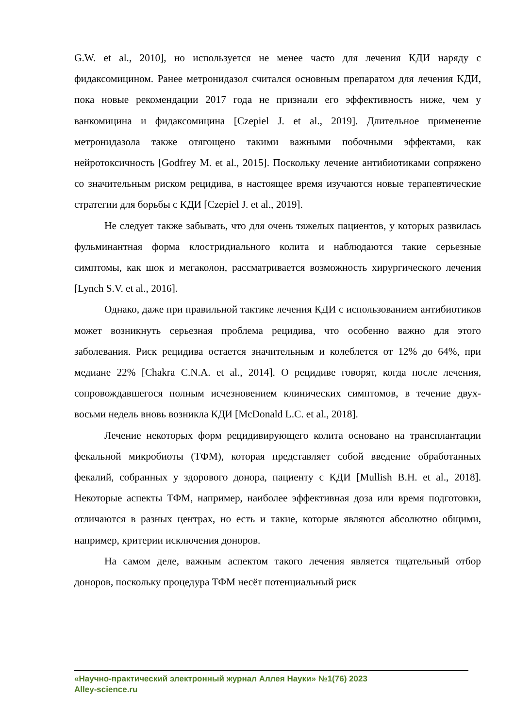G.W. et al., 2010], но используется не менее часто для лечения КДИ наряду с фидаксомицином. Ранее метронидазол считался основным препаратом для лечения КДИ, пока новые рекомендации 2017 года не признали его эффективность ниже, чем у ванкомицина и фидаксомицина [Czepiel J. et al., 2019]. Длительное применение метронидазола также отягощено такими важными побочными эффектами, как нейротоксичность [Godfrey M. et al., 2015]. Поскольку лечение антибиотиками сопряжено со значительным риском рецидива, в настоящее время изучаются новые терапевтические стратегии для борьбы с КДИ [Czepiel J. et al., 2019].
Не следует также забывать, что для очень тяжелых пациентов, у которых развилась фульминантная форма клостридиального колита и наблюдаются такие серьезные симптомы, как шок и мегаколон, рассматривается возможность хирургического лечения [Lynch S.V. et al., 2016].
Однако, даже при правильной тактике лечения КДИ с использованием антибиотиков может возникнуть серьезная проблема рецидива, что особенно важно для этого заболевания. Риск рецидива остается значительным и колеблется от 12% до 64%, при медиане 22% [Chakra C.N.A. et al., 2014]. О рецидиве говорят, когда после лечения, сопровождавшегося полным исчезновением клинических симптомов, в течение двух-восьми недель вновь возникла КДИ [McDonald L.C. et al., 2018].
Лечение некоторых форм рецидивирующего колита основано на трансплантации фекальной микробиоты (ТФМ), которая представляет собой введение обработанных фекалий, собранных у здорового донора, пациенту с КДИ [Mullish B.H. et al., 2018]. Некоторые аспекты ТФМ, например, наиболее эффективная доза или время подготовки, отличаются в разных центрах, но есть и такие, которые являются абсолютно общими, например, критерии исключения доноров.
На самом деле, важным аспектом такого лечения является тщательный отбор доноров, поскольку процедура ТФМ несёт потенциальный риск
«Научно-практический электронный журнал Аллея Науки» №1(76) 2023
Alley-science.ru